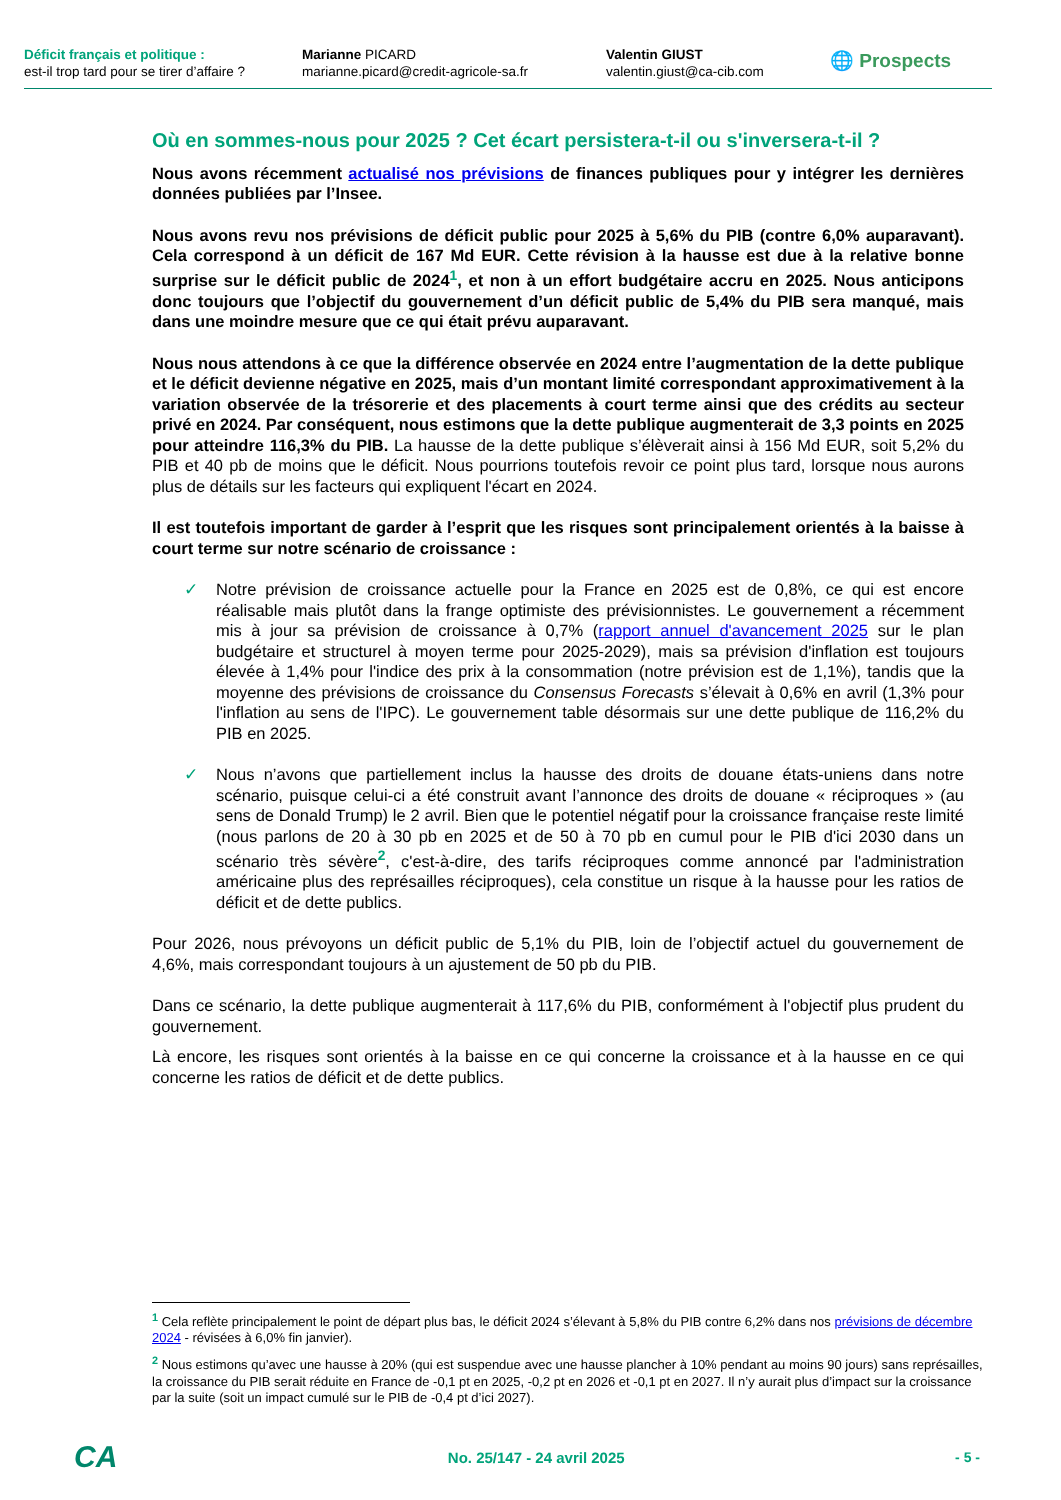Déficit français et politique :
est-il trop tard pour se tirer d’affaire ?
Marianne PICARD
marianne.picard@credit-agricole-sa.fr
Valentin GIUST
valentin.giust@ca-cib.com
🌐 Prospects
Où en sommes-nous pour 2025 ? Cet écart persistera-t-il ou s'inversera-t-il ?
Nous avons récemment actualisé nos prévisions de finances publiques pour y intégrer les dernières données publiées par l’Insee.
Nous avons revu nos prévisions de déficit public pour 2025 à 5,6% du PIB (contre 6,0% auparavant). Cela correspond à un déficit de 167 Md EUR. Cette révision à la hausse est due à la relative bonne surprise sur le déficit public de 2024<sup>1</sup>, et non à un effort budgétaire accru en 2025. Nous anticipons donc toujours que l’objectif du gouvernement d’un déficit public de 5,4% du PIB sera manqué, mais dans une moindre mesure que ce qui était prévu auparavant.
Nous nous attendons à ce que la différence observée en 2024 entre l’augmentation de la dette publique et le déficit devienne négative en 2025, mais d’un montant limité correspondant approximativement à la variation observée de la trésorerie et des placements à court terme ainsi que des crédits au secteur privé en 2024. Par conséquent, nous estimons que la dette publique augmenterait de 3,3 points en 2025 pour atteindre 116,3% du PIB. La hausse de la dette publique s’élèverait ainsi à 156 Md EUR, soit 5,2% du PIB et 40 pb de moins que le déficit. Nous pourrions toutefois revoir ce point plus tard, lorsque nous aurons plus de détails sur les facteurs qui expliquent l'écart en 2024.
Il est toutefois important de garder à l’esprit que les risques sont principalement orientés à la baisse à court terme sur notre scénario de croissance :
✓ Notre prévision de croissance actuelle pour la France en 2025 est de 0,8%, ce qui est encore réalisable mais plutôt dans la frange optimiste des prévisionnistes. Le gouvernement a récemment mis à jour sa prévision de croissance à 0,7% (rapport annuel d'avancement 2025 sur le plan budgétaire et structurel à moyen terme pour 2025-2029), mais sa prévision d'inflation est toujours élevée à 1,4% pour l'indice des prix à la consommation (notre prévision est de 1,1%), tandis que la moyenne des prévisions de croissance du Consensus Forecasts s’élevait à 0,6% en avril (1,3% pour l'inflation au sens de l'IPC). Le gouvernement table désormais sur une dette publique de 116,2% du PIB en 2025.
✓ Nous n’avons que partiellement inclus la hausse des droits de douane états-uniens dans notre scénario, puisque celui-ci a été construit avant l’annonce des droits de douane « réciproques » (au sens de Donald Trump) le 2 avril. Bien que le potentiel négatif pour la croissance française reste limité (nous parlons de 20 à 30 pb en 2025 et de 50 à 70 pb en cumul pour le PIB d'ici 2030 dans un scénario très sévère<sup>2</sup>, c'est-à-dire, des tarifs réciproques comme annoncé par l'administration américaine plus des représailles réciproques), cela constitue un risque à la hausse pour les ratios de déficit et de dette publics.
Pour 2026, nous prévoyons un déficit public de 5,1% du PIB, loin de l’objectif actuel du gouvernement de 4,6%, mais correspondant toujours à un ajustement de 50 pb du PIB.
Dans ce scénario, la dette publique augmenterait à 117,6% du PIB, conformément à l'objectif plus prudent du gouvernement.
Là encore, les risques sont orientés à la baisse en ce qui concerne la croissance et à la hausse en ce qui concerne les ratios de déficit et de dette publics.
<sup>1</sup> Cela reflète principalement le point de départ plus bas, le déficit 2024 s’élevant à 5,8% du PIB contre 6,2% dans nos prévisions de décembre 2024 - révisées à 6,0% fin janvier).
<sup>2</sup> Nous estimons qu’avec une hausse à 20% (qui est suspendue avec une hausse plancher à 10% pendant au moins 90 jours) sans représailles, la croissance du PIB serait réduite en France de -0,1 pt en 2025, -0,2 pt en 2026 et -0,1 pt en 2027. Il n’y aurait plus d’impact sur la croissance par la suite (soit un impact cumulé sur le PIB de -0,4 pt d’ici 2027).
CA
No. 25/147 - 24 avril 2025 - 5 -